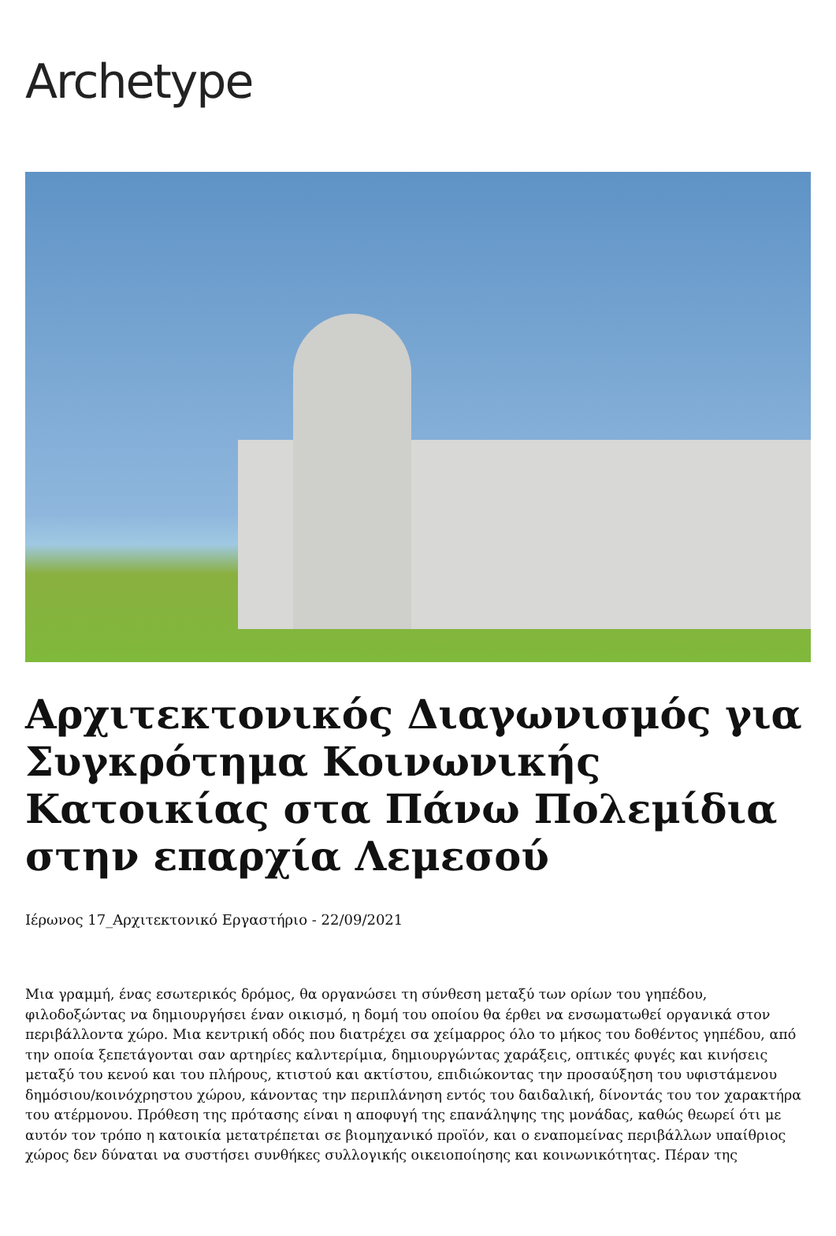Archetype
Αρχιτεκτονικός Διαγωνισμός για Συγκρότημα Κοινωνικής Κατοικίας στα Πάνω Πολεμίδια στην επαρχία Λεμεσού
Ιέρωνος 17_Αρχιτεκτονικό Εργαστήριο - 22/09/2021
Μια γραμμή, ένας εσωτερικός δρόμος, θα οργανώσει τη σύνθεση μεταξύ των ορίων του γηπέδου, φιλοδοξώντας να δημιουργήσει έναν οικισμό, η δομή του οποίου θα έρθει να ενσωματωθεί οργανικά στον περιβάλλοντα χώρο. Μια κεντρική οδός που διατρέχει σα χείμαρρος όλο το μήκος του δοθέντος γηπέδου, από την οποία ξεπετάγονται σαν αρτηρίες καλντερίμια, δημιουργώντας χαράξεις, οπτικές φυγές και κινήσεις μεταξύ του κενού και του πλήρους, κτιστού και ακτίστου, επιδιώκοντας την προσαύξηση του υφιστάμενου δημόσιου/κοινόχρηστου χώρου, κάνοντας την περιπλάνηση εντός του δαιδαλική, δίνοντάς του τον χαρακτήρα του ατέρμονου. Πρόθεση της πρότασης είναι η αποφυγή της επανάληψης της μονάδας, καθώς θεωρεί ότι με αυτόν τον τρόπο η κατοικία μετατρέπεται σε βιομηχανικό προϊόν, και ο εναπομείνας περιβάλλων υπαίθριος χώρος δεν δύναται να συστήσει συνθήκες συλλογικής οικειοποίησης και κοινωνικότητας. Πέραν της